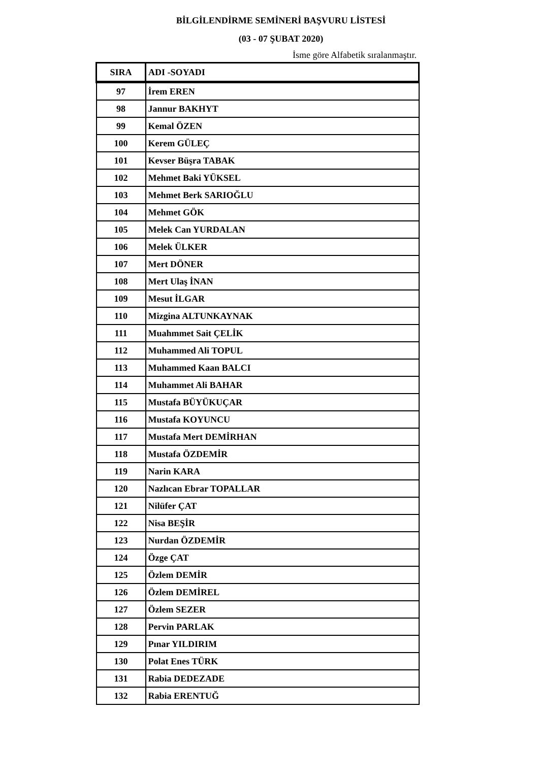BİLGİLENDİRME SEMİNERİ BAŞVURU LİSTESİ
(03 - 07 ŞUBAT 2020)
İsme göre Alfabetik sıralanmaştır.
| SIRA | ADI -SOYADI |
| --- | --- |
| 97 | İrem EREN |
| 98 | Jannur BAKHYT |
| 99 | Kemal ÖZEN |
| 100 | Kerem GÜLEÇ |
| 101 | Kevser Büşra TABAK |
| 102 | Mehmet Baki YÜKSEL |
| 103 | Mehmet Berk SARIOĞLU |
| 104 | Mehmet GÖK |
| 105 | Melek Can YURDALAN |
| 106 | Melek ÜLKER |
| 107 | Mert DÖNER |
| 108 | Mert Ulaş İNAN |
| 109 | Mesut İLGAR |
| 110 | Mizgina ALTUNKAYNAK |
| 111 | Muahmmet Sait ÇELİK |
| 112 | Muhammed Ali TOPUL |
| 113 | Muhammed Kaan BALCI |
| 114 | Muhammet Ali BAHAR |
| 115 | Mustafa BÜYÜKUÇAR |
| 116 | Mustafa KOYUNCU |
| 117 | Mustafa Mert DEMİRHAN |
| 118 | Mustafa ÖZDEMİR |
| 119 | Narin KARA |
| 120 | Nazlıcan Ebrar TOPALLAR |
| 121 | Nilüfer ÇAT |
| 122 | Nisa BEŞİR |
| 123 | Nurdan ÖZDEMİR |
| 124 | Özge ÇAT |
| 125 | Özlem DEMİR |
| 126 | Özlem DEMİREL |
| 127 | Özlem SEZER |
| 128 | Pervin PARLAK |
| 129 | Pınar YILDIRIM |
| 130 | Polat Enes TÜRK |
| 131 | Rabia DEDEZADE |
| 132 | Rabia ERENTUĞ |